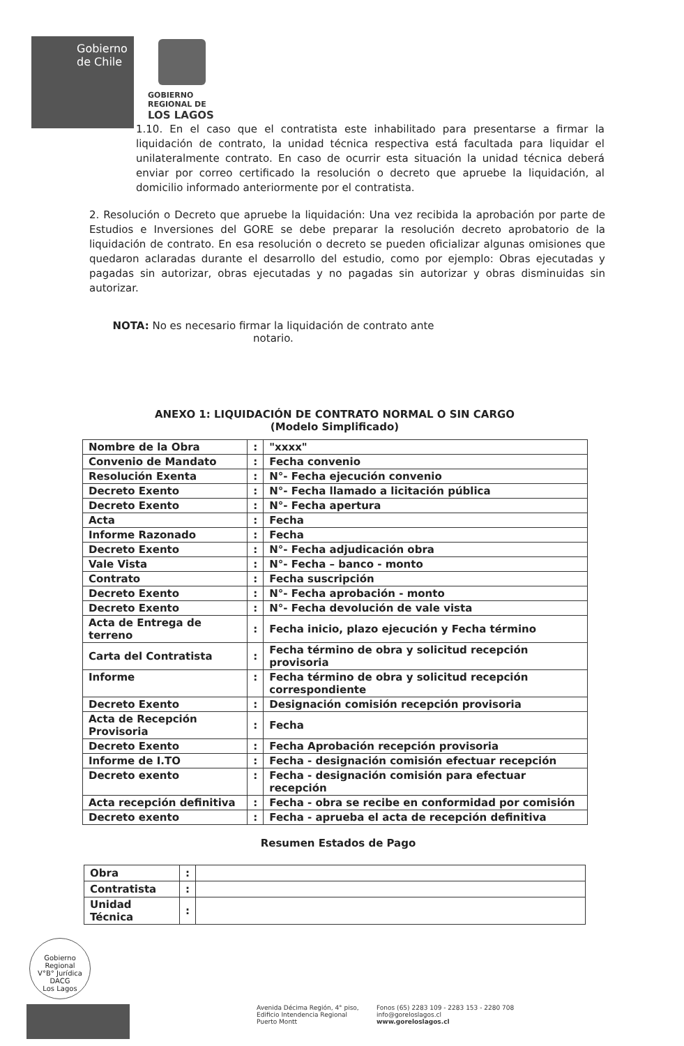Gobierno de Chile
GOBIERNO
REGIONAL DE
LOS LAGOS
1.10. En el caso que el contratista este inhabilitado para presentarse a firmar la liquidación de contrato, la unidad técnica respectiva está facultada para liquidar el unilateralmente contrato. En caso de ocurrir esta situación la unidad técnica deberá enviar por correo certificado la resolución o decreto que apruebe la liquidación, al domicilio informado anteriormente por el contratista.
2. Resolución o Decreto que apruebe la liquidación: Una vez recibida la aprobación por parte de Estudios e Inversiones del GORE se debe preparar la resolución decreto aprobatorio de la liquidación de contrato. En esa resolución o decreto se pueden oficializar algunas omisiones que quedaron aclaradas durante el desarrollo del estudio, como por ejemplo: Obras ejecutadas y pagadas sin autorizar, obras ejecutadas y no pagadas sin autorizar y obras disminuidas sin autorizar.
NOTA: No es necesario firmar la liquidación de contrato ante notario.
ANEXO 1: LIQUIDACIÓN DE CONTRATO NORMAL O SIN CARGO
(Modelo Simplificado)
| Nombre de la Obra | : | "xxxx" |
| Convenio de Mandato | : | Fecha convenio |
| Resolución Exenta | : | N°- Fecha ejecución convenio |
| Decreto Exento | : | N°- Fecha llamado a licitación pública |
| Decreto Exento | : | N°- Fecha apertura |
| Acta | : | Fecha |
| Informe Razonado | : | Fecha |
| Decreto Exento | : | N°- Fecha adjudicación obra |
| Vale Vista | : | N°- Fecha – banco - monto |
| Contrato | : | Fecha suscripción |
| Decreto Exento | : | N°- Fecha aprobación - monto |
| Decreto Exento | : | N°- Fecha devolución de vale vista |
| Acta de Entrega de terreno | : | Fecha inicio, plazo ejecución y Fecha término |
| Carta del Contratista | : | Fecha término de obra y solicitud recepción provisoria |
| Informe | : | Fecha término de obra y solicitud recepción correspondiente |
| Decreto Exento | : | Designación comisión recepción provisoria |
| Acta de Recepción Provisoria | : | Fecha |
| Decreto Exento | : | Fecha Aprobación recepción provisoria |
| Informe de I.TO | : | Fecha - designación comisión efectuar recepción |
| Decreto exento | : | Fecha - designación comisión para efectuar recepción |
| Acta recepción definitiva | : | Fecha - obra se recibe en conformidad por comisión |
| Decreto exento | : | Fecha - aprueba el acta de recepción definitiva |
Resumen Estados de Pago
| Obra | : | |
| Contratista | : | |
| Unidad Técnica | : | |
Gobierno Regional
V°B° Jurídica
DACG
Los Lagos
Avenida Décima Región, 4° piso,
Edificio Intendencia Regional
Puerto Montt
Fonos (65) 2283 109 - 2283 153 - 2280 708
info@goreloslagos.cl
www.goreloslagos.cl